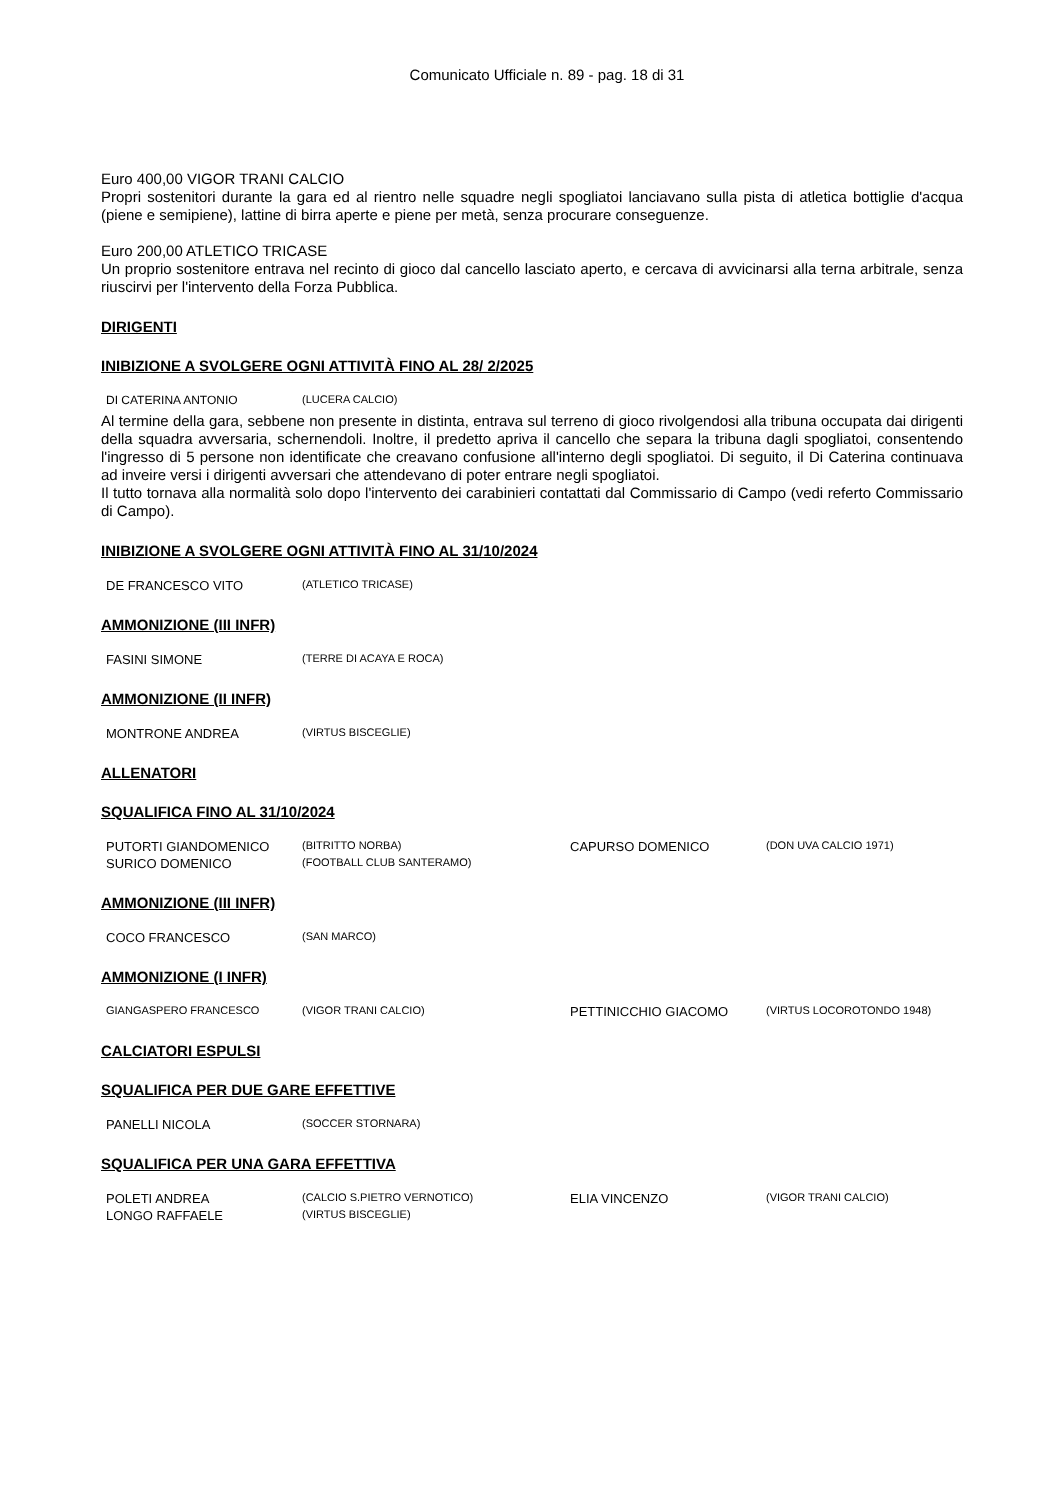Comunicato Ufficiale n. 89 - pag. 18 di 31
Euro 400,00 VIGOR TRANI CALCIO
Propri sostenitori durante la gara ed al rientro nelle squadre negli spogliatoi lanciavano sulla pista di atletica bottiglie d'acqua (piene e semipiene), lattine di birra aperte e piene per metà, senza procurare conseguenze.
Euro 200,00 ATLETICO TRICASE
Un proprio sostenitore entrava nel recinto di gioco dal cancello lasciato aperto, e cercava di avvicinarsi alla terna arbitrale, senza riuscirvi per l'intervento della Forza Pubblica.
DIRIGENTI
INIBIZIONE A SVOLGERE OGNI ATTIVITÀ FINO AL 28/ 2/2025
| DI CATERINA ANTONIO | (LUCERA CALCIO) |
Al termine della gara, sebbene non presente in distinta, entrava sul terreno di gioco rivolgendosi alla tribuna occupata dai dirigenti della squadra avversaria, schernendoli. Inoltre, il predetto apriva il cancello che separa la tribuna dagli spogliatoi, consentendo l'ingresso di 5 persone non identificate che creavano confusione all'interno degli spogliatoi. Di seguito, il Di Caterina continuava ad inveire versi i dirigenti avversari che attendevano di poter entrare negli spogliatoi.
Il tutto tornava alla normalità solo dopo l'intervento dei carabinieri contattati dal Commissario di Campo (vedi referto Commissario di Campo).
INIBIZIONE A SVOLGERE OGNI ATTIVITÀ FINO AL 31/10/2024
| DE FRANCESCO VITO | (ATLETICO TRICASE) |
AMMONIZIONE (III INFR)
| FASINI SIMONE | (TERRE DI ACAYA E ROCA) |
AMMONIZIONE (II INFR)
| MONTRONE ANDREA | (VIRTUS BISCEGLIE) |
ALLENATORI
SQUALIFICA FINO AL 31/10/2024
| PUTORTI GIANDOMENICO | (BITRITTO NORBA) | CAPURSO DOMENICO | (DON UVA CALCIO 1971) |
| SURICO DOMENICO | (FOOTBALL CLUB SANTERAMO) | | |
AMMONIZIONE (III INFR)
| COCO FRANCESCO | (SAN MARCO) |
AMMONIZIONE (I INFR)
| GIANGASPERO FRANCESCO | (VIGOR TRANI CALCIO) | PETTINICCHIO GIACOMO | (VIRTUS LOCOROTONDO 1948) |
CALCIATORI ESPULSI
SQUALIFICA PER DUE GARE EFFETTIVE
| PANELLI NICOLA | (SOCCER STORNARA) |
SQUALIFICA PER UNA GARA EFFETTIVA
| POLETI ANDREA | (CALCIO S.PIETRO VERNOTICO) | ELIA VINCENZO | (VIGOR TRANI CALCIO) |
| LONGO RAFFAELE | (VIRTUS BISCEGLIE) | | |